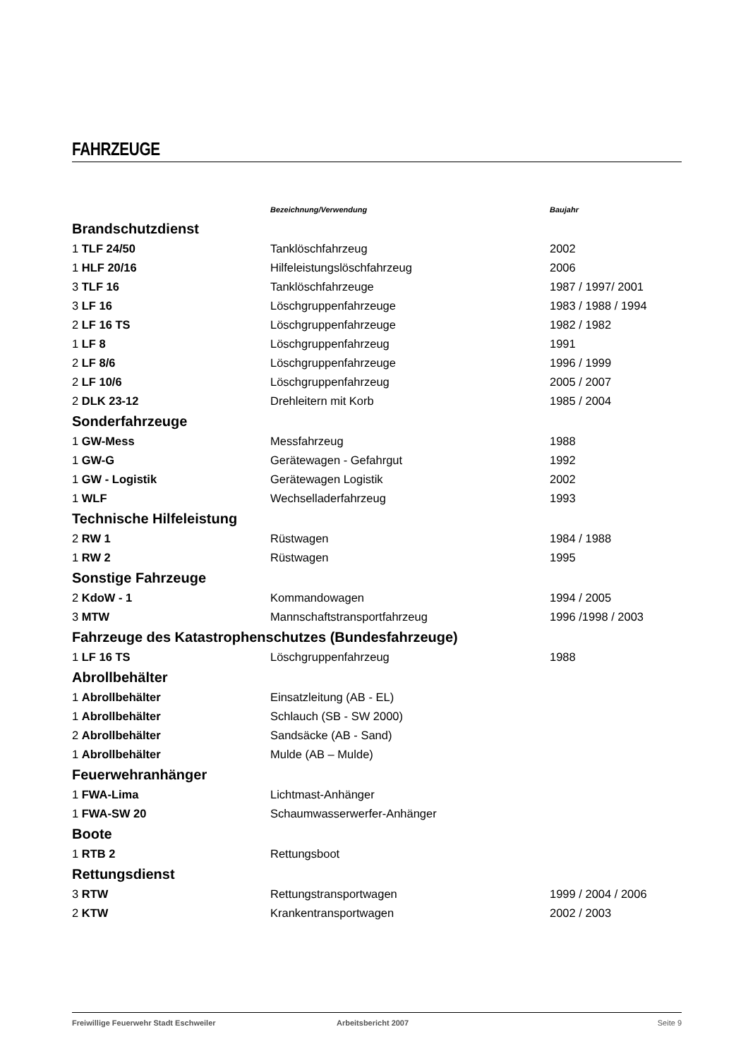FAHRZEUGE
| | Bezeichnung/Verwendung | Baujahr |
| --- | --- | --- |
| Brandschutzdienst | | |
| 1 TLF 24/50 | Tanklöschfahrzeug | 2002 |
| 1 HLF 20/16 | Hilfeleistungslöschfahrzeug | 2006 |
| 3 TLF 16 | Tanklöschfahrzeuge | 1987 / 1997/ 2001 |
| 3 LF 16 | Löschgruppenfahrzeuge | 1983 / 1988 / 1994 |
| 2 LF 16 TS | Löschgruppenfahrzeuge | 1982 / 1982 |
| 1 LF 8 | Löschgruppenfahrzeug | 1991 |
| 2 LF 8/6 | Löschgruppenfahrzeuge | 1996 / 1999 |
| 2 LF 10/6 | Löschgruppenfahrzeug | 2005 / 2007 |
| 2 DLK 23-12 | Drehleitern mit Korb | 1985 / 2004 |
| Sonderfahrzeuge | | |
| 1 GW-Mess | Messfahrzeug | 1988 |
| 1 GW-G | Gerätewagen - Gefahrgut | 1992 |
| 1 GW - Logistik | Gerätewagen Logistik | 2002 |
| 1 WLF | Wechselladerfahrzeug | 1993 |
| Technische Hilfeleistung | | |
| 2 RW 1 | Rüstwagen | 1984 / 1988 |
| 1 RW 2 | Rüstwagen | 1995 |
| Sonstige Fahrzeuge | | |
| 2 KdoW - 1 | Kommandowagen | 1994 / 2005 |
| 3 MTW | Mannschaftstransportfahrzeug | 1996 /1998 / 2003 |
| Fahrzeuge des Katastrophenschutzes (Bundesfahrzeuge) | | |
| 1 LF 16 TS | Löschgruppenfahrzeug | 1988 |
| Abrollbehälter | | |
| 1 Abrollbehälter | Einsatzleitung (AB - EL) | |
| 1 Abrollbehälter | Schlauch (SB - SW 2000) | |
| 2 Abrollbehälter | Sandsäcke (AB - Sand) | |
| 1 Abrollbehälter | Mulde (AB – Mulde) | |
| Feuerwehranhänger | | |
| 1 FWA-Lima | Lichtmast-Anhänger | |
| 1 FWA-SW 20 | Schaumwasserwerfer-Anhänger | |
| Boote | | |
| 1 RTB 2 | Rettungsboot | |
| Rettungsdienst | | |
| 3 RTW | Rettungstransportwagen | 1999 / 2004 / 2006 |
| 2 KTW | Krankentransportwagen | 2002 / 2003 |
Freiwillige Feuerwehr Stadt Eschweiler Arbeitsbericht 2007 Seite 9